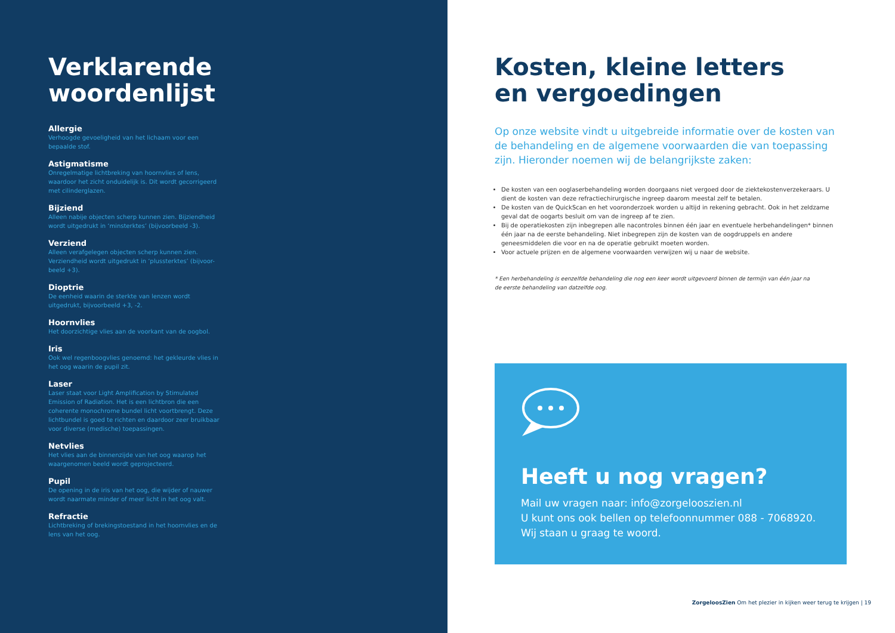Verklarende
woordenlijst
Allergie
Verhoogde gevoeligheid van het lichaam voor een bepaalde stof.
Astigmatisme
Onregelmatige lichtbreking van hoornvlies of lens, waardoor het zicht onduidelijk is. Dit wordt gecorrigeerd met cilinderglazen.
Bijziend
Alleen nabije objecten scherp kunnen zien. Bijziendheid wordt uitgedrukt in ‘minsterktes’ (bijvoorbeeld -3).
Verziend
Alleen verafgelegen objecten scherp kunnen zien. Verziendheid wordt uitgedrukt in ‘plussterktes’ (bijvoor-beeld +3).
Dioptrie
De eenheid waarin de sterkte van lenzen wordt uitgedrukt, bijvoorbeeld +3, -2.
Hoornvlies
Het doorzichtige vlies aan de voorkant van de oogbol.
Iris
Ook wel regenboogvlies genoemd: het gekleurde vlies in het oog waarin de pupil zit.
Laser
Laser staat voor Light Amplification by Stimulated Emission of Radiation. Het is een lichtbron die een coherente monochrome bundel licht voortbrengt. Deze lichtbundel is goed te richten en daardoor zeer bruikbaar voor diverse (medische) toepassingen.
Netvlies
Het vlies aan de binnenzijde van het oog waarop het waargenomen beeld wordt geprojecteerd.
Pupil
De opening in de iris van het oog, die wijder of nauwer wordt naarmate minder of meer licht in het oog valt.
Refractie
Lichtbreking of brekingstoestand in het hoornvlies en de lens van het oog.
Kosten, kleine letters
en vergoedingen
Op onze website vindt u uitgebreide informatie over de kosten van de behandeling en de algemene voorwaarden die van toepassing zijn. Hieronder noemen wij de belangrijkste zaken:
De kosten van een ooglaserbehandeling worden doorgaans niet vergoed door de ziektekostenverzekeraars. U dient de kosten van deze refractiechirurgische ingreep daarom meestal zelf te betalen.
De kosten van de QuickScan en het vooronderzoek worden u altijd in rekening gebracht. Ook in het zeldzame geval dat de oogarts besluit om van de ingreep af te zien.
Bij de operatiekosten zijn inbegrepen alle nacontroles binnen één jaar en eventuele herbehandelingen* binnen één jaar na de eerste behandeling. Niet inbegrepen zijn de kosten van de oogdruppels en andere geneesmiddelen die voor en na de operatie gebruikt moeten worden.
Voor actuele prijzen en de algemene voorwaarden verwijzen wij u naar de website.
* Een herbehandeling is eenzelfde behandeling die nog een keer wordt uitgevoerd binnen de termijn van één jaar na de eerste behandeling van datzelfde oog.
Heeft u nog vragen?
Mail uw vragen naar: info@zorgelooszien.nl
U kunt ons ook bellen op telefoonnummer 088 - 7068920.
Wij staan u graag te woord.
ZorgeloosZien Om het plezier in kijken weer terug te krijgen | 19